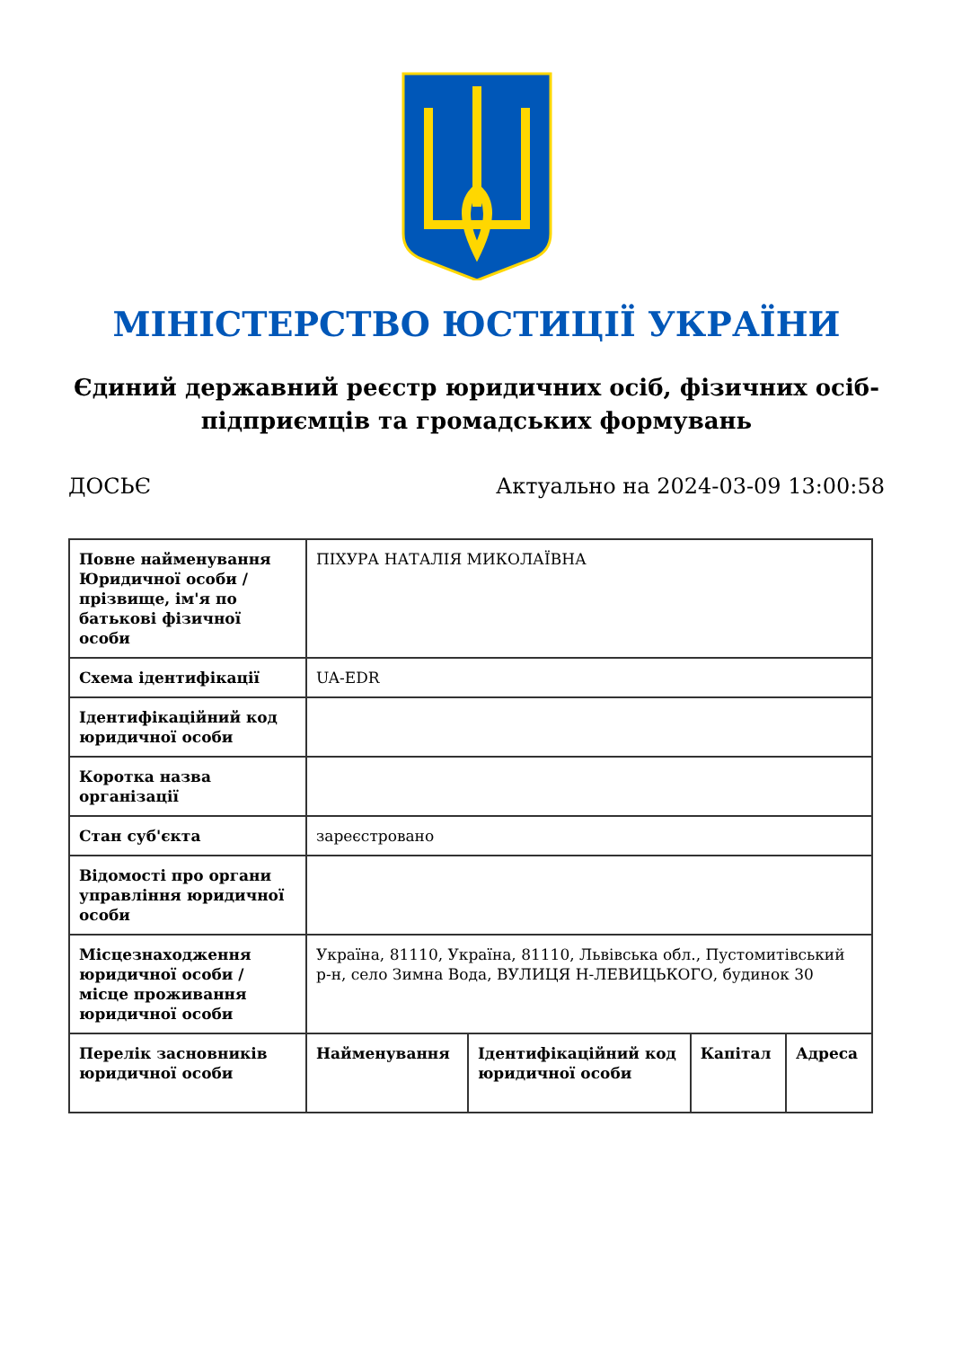МІНІСТЕРСТВО ЮСТИЦІЇ УКРАЇНИ
Єдиний державний реєстр юридичних осіб, фізичних осіб-підприємців та громадських формувань
ДОСЬЄ Актуально на 2024-03-09 13:00:58
| Повне найменування Юридичної особи / прізвище, ім'я по батькові фізичної особи | ПІХУРА НАТАЛІЯ МИКОЛАЇВНА | | | |
| Схема ідентифікації | UA-EDR | | | |
| Ідентифікаційний код юридичної особи | | | | |
| Коротка назва організації | | | | |
| Стан суб'єкта | зареєстровано | | | |
| Відомості про органи управління юридичної особи | | | | |
| Місцезнаходження юридичної особи / місце проживання юридичної особи | Україна, 81110, Україна, 81110, Львівська обл., Пустомитівський р-н, село Зимна Вода, ВУЛИЦЯ Н-ЛЕВИЦЬКОГО, будинок 30 | | | |
| Перелік засновників юридичної особи | Найменування | Ідентифікаційний код юридичної особи | Капітал | Адреса |